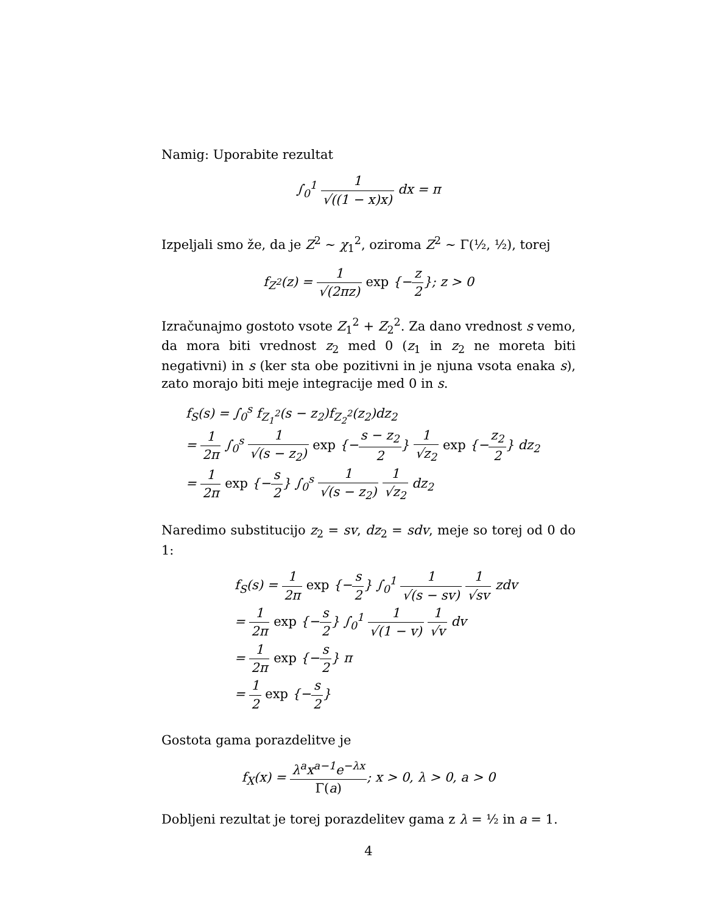Namig: Uporabite rezultat
∫<sub>0</sub><sup>1</sup> 1 √((1 − x)x) dx = π
Izpeljali smo že, da je Z<sup>2</sup> ∼ χ<sub>1</sub><sup>2</sup>, oziroma Z<sup>2</sup> ∼ Γ(½, ½), torej
f<sub>Z<sup>2</sup></sub>(z) = 1 √(2πz) exp {−z 2}; z > 0
Izračunajmo gostoto vsote Z<sub>1</sub><sup>2</sup> + Z<sub>2</sub><sup>2</sup>. Za dano vrednost s vemo, da mora biti vrednost z<sub>2</sub> med 0 (z<sub>1</sub> in z<sub>2</sub> ne moreta biti negativni) in s (ker sta obe pozitivni in je njuna vsota enaka s), zato morajo biti meje integracije med 0 in s.
f<sub>S</sub>(s) = ∫<sub>0</sub><sup>s</sup> f<sub>Z<sub>1</sub><sup>2</sup></sub>(s − z<sub>2</sub>)f<sub>Z<sub>2</sub><sup>2</sup></sub>(z<sub>2</sub>)dz<sub>2</sub>
= 1 2π ∫<sub>0</sub><sup>s</sup> 1 √(s − z<sub>2</sub>) exp {−s − z<sub>2</sub> 2} 1 √z<sub>2</sub> exp {−z<sub>2</sub> 2} dz<sub>2</sub>
= 1 2π exp {−s 2} ∫<sub>0</sub><sup>s</sup> 1 √(s − z<sub>2</sub>) 1 √z<sub>2</sub> dz<sub>2</sub>
Naredimo substitucijo z<sub>2</sub> = sv, dz<sub>2</sub> = sdv, meje so torej od 0 do 1:
f<sub>S</sub>(s) = 1 2π exp {−s 2} ∫<sub>0</sub><sup>1</sup> 1 √(s − sv) 1 √sv zdv
= 1 2π exp {−s 2} ∫<sub>0</sub><sup>1</sup> 1 √(1 − v) 1 √v dv
= 1 2π exp {−s 2} π
= 1 2 exp {−s 2}
Gostota gama porazdelitve je
f<sub>X</sub>(x) = λ<sup>a</sup>x<sup>a−1</sup>e<sup>−λx</sup> Γ(a); x > 0, λ > 0, a > 0
Dobljeni rezultat je torej porazdelitev gama z λ = ½ in a = 1.
4